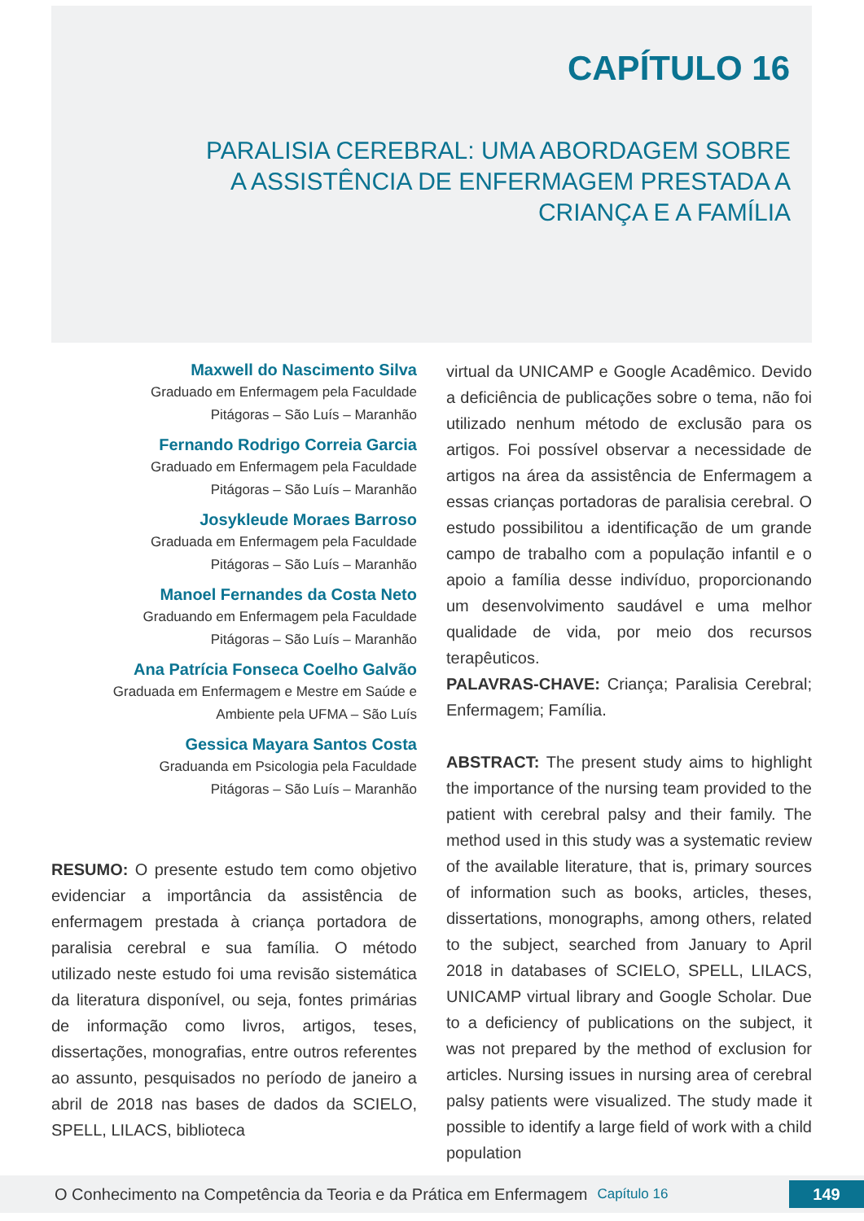CAPÍTULO 16
PARALISIA CEREBRAL: UMA ABORDAGEM SOBRE
A ASSISTÊNCIA DE ENFERMAGEM PRESTADA A
CRIANÇA E A FAMÍLIA
Maxwell do Nascimento Silva
Graduado em Enfermagem pela Faculdade
Pitágoras – São Luís – Maranhão
Fernando Rodrigo Correia Garcia
Graduado em Enfermagem pela Faculdade
Pitágoras – São Luís – Maranhão
Josykleude Moraes Barroso
Graduada em Enfermagem pela Faculdade
Pitágoras – São Luís – Maranhão
Manoel Fernandes da Costa Neto
Graduando em Enfermagem pela Faculdade
Pitágoras – São Luís – Maranhão
Ana Patrícia Fonseca Coelho Galvão
Graduada em Enfermagem e Mestre em Saúde e
Ambiente pela UFMA – São Luís
Gessica Mayara Santos Costa
Graduanda em Psicologia pela Faculdade
Pitágoras – São Luís – Maranhão
RESUMO: O presente estudo tem como objetivo evidenciar a importância da assistência de enfermagem prestada à criança portadora de paralisia cerebral e sua família. O método utilizado neste estudo foi uma revisão sistemática da literatura disponível, ou seja, fontes primárias de informação como livros, artigos, teses, dissertações, monografias, entre outros referentes ao assunto, pesquisados no período de janeiro a abril de 2018 nas bases de dados da SCIELO, SPELL, LILACS, biblioteca
virtual da UNICAMP e Google Acadêmico. Devido a deficiência de publicações sobre o tema, não foi utilizado nenhum método de exclusão para os artigos. Foi possível observar a necessidade de artigos na área da assistência de Enfermagem a essas crianças portadoras de paralisia cerebral. O estudo possibilitou a identificação de um grande campo de trabalho com a população infantil e o apoio a família desse indivíduo, proporcionando um desenvolvimento saudável e uma melhor qualidade de vida, por meio dos recursos terapêuticos.
PALAVRAS-CHAVE: Criança; Paralisia Cerebral; Enfermagem; Família.
ABSTRACT: The present study aims to highlight the importance of the nursing team provided to the patient with cerebral palsy and their family. The method used in this study was a systematic review of the available literature, that is, primary sources of information such as books, articles, theses, dissertations, monographs, among others, related to the subject, searched from January to April 2018 in databases of SCIELO, SPELL, LILACS, UNICAMP virtual library and Google Scholar. Due to a deficiency of publications on the subject, it was not prepared by the method of exclusion for articles. Nursing issues in nursing area of cerebral palsy patients were visualized. The study made it possible to identify a large field of work with a child population
O Conhecimento na Competência da Teoria e da Prática em Enfermagem Capítulo 16 149